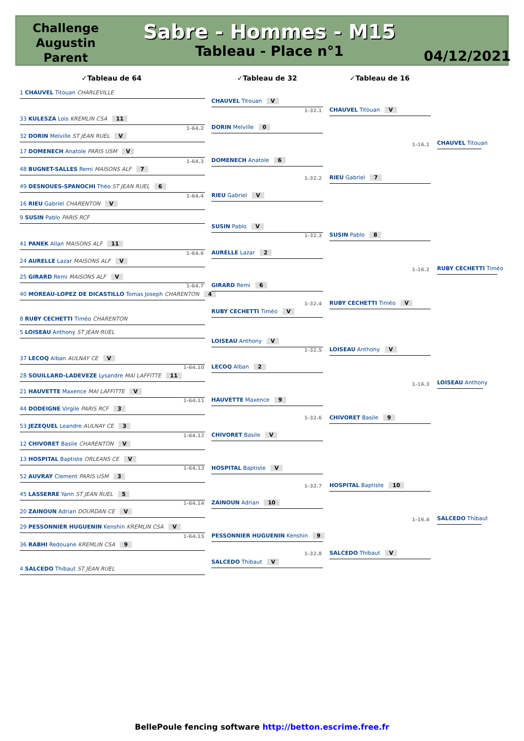Challenge Augustin Parent
Sabre - Hommes - M15
Tableau - Place n°1
04/12/2021
✓Tableau de 64 ✓Tableau de 32 ✓Tableau de 16
1 CHAUVEL Titouan CHARLEVILLE
33 KULESZA Lois KREMLIN CSA 11
1-64.2
32 DORIN Melville ST JEAN RUEL V
17 DOMENECH Anatole PARIS USM V
1-64.3
48 BUGNET-SALLES Remi MAISONS ALF 7
49 DESNOUES-SPANOCHI Théo ST JEAN RUEL 6
1-64.4
16 RIEU Gabriel CHARENTON V
9 SUSIN Pablo PARIS RCF
41 PANEK Allan MAISONS ALF 11
1-64.6
24 AURELLE Lazar MAISONS ALF V
25 GIRARD Remi MAISONS ALF V
1-64.7
40 MOREAU-LOPEZ DE DICASTILLO Tomas Joseph CHARENTON 4
8 RUBY CECHETTI Timéo CHARENTON
5 LOISEAU Anthony ST JEAN RUEL
37 LECOQ Alban AULNAY CE V
1-64.10
28 SOUILLARD-LADEVEZE Lysandre MAI LAFFITTE 11
21 HAUVETTE Maxence MAI LAFFITTE V
1-64.11
44 DODEIGNE Virgile PARIS RCF 3
53 JEZEQUEL Leandre AULNAY CE 3
1-64.12
12 CHIVORET Basile CHARENTON V
13 HOSPITAL Baptiste ORLEANS CE V
1-64.13
52 AUVRAY Clement PARIS USM 3
45 LASSERRE Yann ST JEAN RUEL 5
1-64.14
20 ZAINOUN Adrian DOURDAN CE V
29 PESSONNIER HUGUENIN Kenshin KREMLIN CSA V
1-64.15
36 RABHI Redouane KREMLIN CSA 9
4 SALCEDO Thibaut ST JEAN RUEL
CHAUVEL Titouan V
1-32.1
DORIN Melville 0
DOMENECH Anatole 6
1-32.2
RIEU Gabriel V
SUSIN Pablo V
1-32.3
AURELLE Lazar 2
GIRARD Remi 6
1-32.4
RUBY CECHETTI Timéo V
LOISEAU Anthony V
1-32.5
LECOQ Alban 2
HAUVETTE Maxence 9
1-32.6
CHIVORET Basile V
HOSPITAL Baptiste V
1-32.7
ZAINOUN Adrian 10
PESSONNIER HUGUENIN Kenshin 9
1-32.8
SALCEDO Thibaut V
CHAUVEL Titouan V
1-16.1
RIEU Gabriel 7
SUSIN Pablo 8
1-16.2
RUBY CECHETTI Timéo V
LOISEAU Anthony V
1-16.3
CHIVORET Basile 9
HOSPITAL Baptiste 10
1-16.4
SALCEDO Thibaut V
CHAUVEL Titouan
RUBY CECHETTI Timéo
LOISEAU Anthony
SALCEDO Thibaut
BellePoule fencing software http://betton.escrime.free.fr